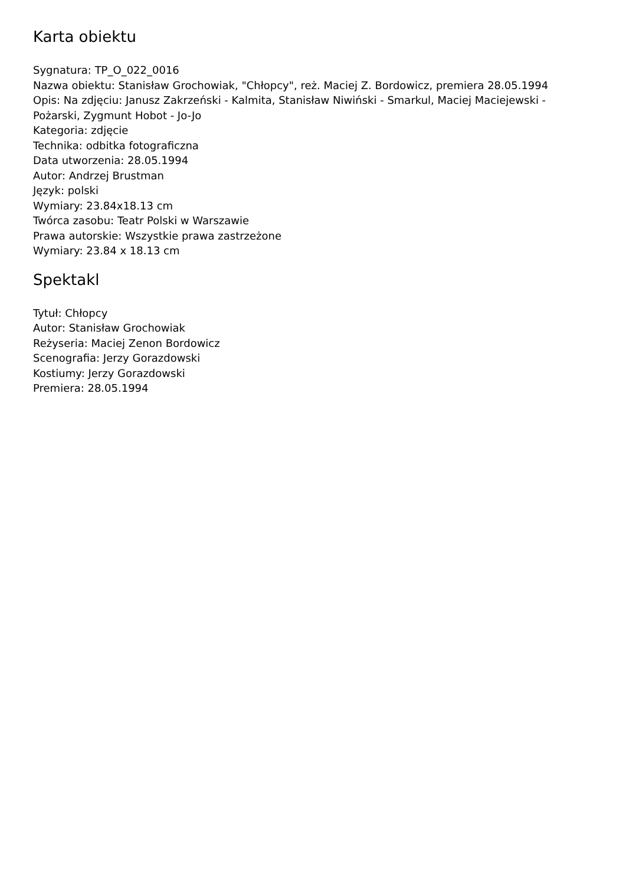Karta obiektu
Sygnatura: TP_O_022_0016
Nazwa obiektu: Stanisław Grochowiak, "Chłopcy", reż. Maciej Z. Bordowicz, premiera 28.05.1994
Opis: Na zdjęciu: Janusz Zakrzeński - Kalmita, Stanisław Niwiński - Smarkul, Maciej Maciejewski - Pożarski, Zygmunt Hobot - Jo-Jo
Kategoria: zdjęcie
Technika: odbitka fotograficzna
Data utworzenia: 28.05.1994
Autor: Andrzej Brustman
Język: polski
Wymiary: 23.84x18.13 cm
Twórca zasobu: Teatr Polski w Warszawie
Prawa autorskie: Wszystkie prawa zastrzeżone
Wymiary: 23.84 x 18.13 cm
Spektakl
Tytuł: Chłopcy
Autor: Stanisław Grochowiak
Reżyseria: Maciej Zenon Bordowicz
Scenografia: Jerzy Gorazdowski
Kostiumy: Jerzy Gorazdowski
Premiera: 28.05.1994